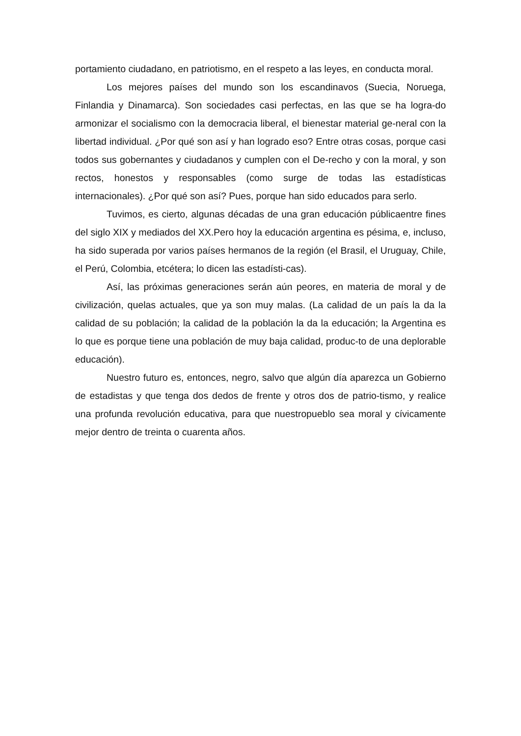portamiento ciudadano, en patriotismo, en el respeto a las leyes, en conducta moral.
Los mejores países del mundo son los escandinavos (Suecia, Noruega, Finlandia y Dinamarca). Son sociedades casi perfectas, en las que se ha logra-do armonizar el socialismo con la democracia liberal, el bienestar material ge-neral con la libertad individual. ¿Por qué son así y han logrado eso? Entre otras cosas, porque casi todos sus gobernantes y ciudadanos y cumplen con el De-recho y con la moral, y son rectos, honestos y responsables (como surge de todas las estadísticas internacionales). ¿Por qué son así? Pues, porque han sido educados para serlo.
Tuvimos, es cierto, algunas décadas de una gran educación públicaentre fines del siglo XIX y mediados del XX.Pero hoy la educación argentina es pésima, e, incluso, ha sido superada por varios países hermanos de la región (el Brasil, el Uruguay, Chile, el Perú, Colombia, etcétera; lo dicen las estadísti-cas).
Así, las próximas generaciones serán aún peores, en materia de moral y de civilización, quelas actuales, que ya son muy malas. (La calidad de un país la da la calidad de su población; la calidad de la población la da la educación; la Argentina es lo que es porque tiene una población de muy baja calidad, produc-to de una deplorable educación).
Nuestro futuro es, entonces, negro, salvo que algún día aparezca un Gobierno de estadistas y que tenga dos dedos de frente y otros dos de patrio-tismo, y realice una profunda revolución educativa, para que nuestropueblo sea moral y cívicamente mejor dentro de treinta o cuarenta años.